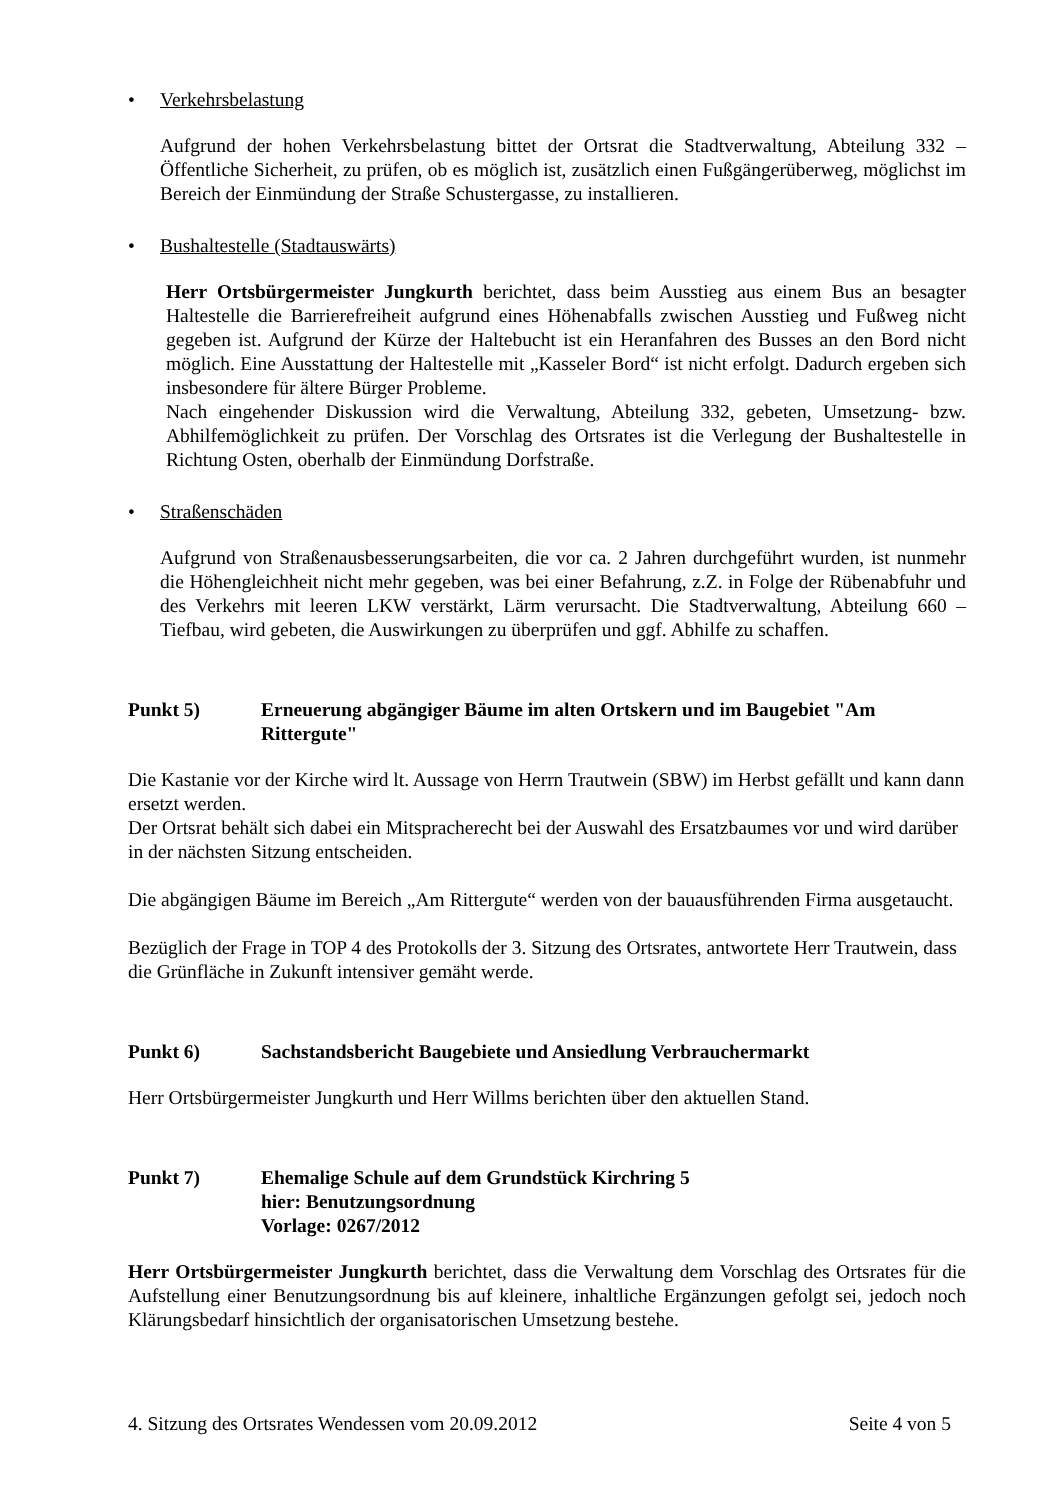• Verkehrsbelastung
Aufgrund der hohen Verkehrsbelastung bittet der Ortsrat die Stadtverwaltung, Abteilung 332 – Öffentliche Sicherheit, zu prüfen, ob es möglich ist, zusätzlich einen Fußgängerüberweg, möglichst im Bereich der Einmündung der Straße Schustergasse, zu installieren.
• Bushaltestelle (Stadtauswärts)
Herr Ortsbürgermeister Jungkurth berichtet, dass beim Ausstieg aus einem Bus an besagter Haltestelle die Barrierefreiheit aufgrund eines Höhenabfalls zwischen Ausstieg und Fußweg nicht gegeben ist. Aufgrund der Kürze der Haltebucht ist ein Heranfahren des Busses an den Bord nicht möglich. Eine Ausstattung der Haltestelle mit „Kasseler Bord“ ist nicht erfolgt. Dadurch ergeben sich insbesondere für ältere Bürger Probleme.
Nach eingehender Diskussion wird die Verwaltung, Abteilung 332, gebeten, Umsetzung- bzw. Abhilfemöglichkeit zu prüfen. Der Vorschlag des Ortsrates ist die Verlegung der Bushaltestelle in Richtung Osten, oberhalb der Einmündung Dorfstraße.
• Straßenschäden
Aufgrund von Straßenausbesserungsarbeiten, die vor ca. 2 Jahren durchgeführt wurden, ist nunmehr die Höhengleichheit nicht mehr gegeben, was bei einer Befahrung, z.Z. in Folge der Rübenabfuhr und des Verkehrs mit leeren LKW verstärkt, Lärm verursacht. Die Stadtverwaltung, Abteilung 660 – Tiefbau, wird gebeten, die Auswirkungen zu überprüfen und ggf. Abhilfe zu schaffen.
Punkt 5) Erneuerung abgängiger Bäume im alten Ortskern und im Baugebiet "Am Rittergute"
Die Kastanie vor der Kirche wird lt. Aussage von Herrn Trautwein (SBW) im Herbst gefällt und kann dann ersetzt werden.
Der Ortsrat behält sich dabei ein Mitspracherecht bei der Auswahl des Ersatzbaumes vor und wird darüber in der nächsten Sitzung entscheiden.
Die abgängigen Bäume im Bereich „Am Rittergute“ werden von der bauausführenden Firma ausgetaucht.
Bezüglich der Frage in TOP 4 des Protokolls der 3. Sitzung des Ortsrates, antwortete Herr Trautwein, dass die Grünfläche in Zukunft intensiver gemäht werde.
Punkt 6) Sachstandsbericht Baugebiete und Ansiedlung Verbrauchermarkt
Herr Ortsbürgermeister Jungkurth und Herr Willms berichten über den aktuellen Stand.
Punkt 7) Ehemalige Schule auf dem Grundstück Kirchring 5
hier: Benutzungsordnung
Vorlage: 0267/2012
Herr Ortsbürgermeister Jungkurth berichtet, dass die Verwaltung dem Vorschlag des Ortsrates für die Aufstellung einer Benutzungsordnung bis auf kleinere, inhaltliche Ergänzungen gefolgt sei, jedoch noch Klärungsbedarf hinsichtlich der organisatorischen Umsetzung bestehe.
4. Sitzung des Ortsrates Wendessen vom 20.09.2012 Seite 4 von 5